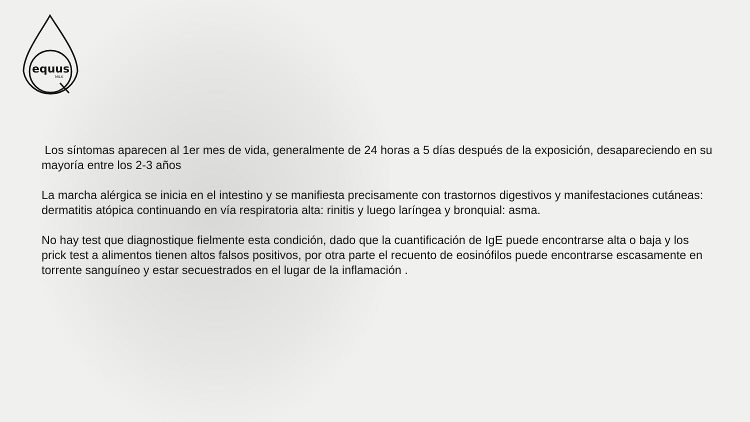equus
MILK
Los síntomas aparecen al 1er mes de vida, generalmente de 24 horas a 5 días después de la exposición, desapareciendo en su mayoría entre los 2-3 años
La marcha alérgica se inicia en el intestino y se manifiesta precisamente con trastornos digestivos y manifestaciones cutáneas: dermatitis atópica continuando en vía respiratoria alta: rinitis y luego laríngea y bronquial: asma.
No hay test que diagnostique fielmente esta condición, dado que la cuantificación de IgE puede encontrarse alta o baja y los prick test a alimentos tienen altos falsos positivos, por otra parte el recuento de eosinófilos puede encontrarse escasamente en torrente sanguíneo y estar secuestrados en el lugar de la inflamación .